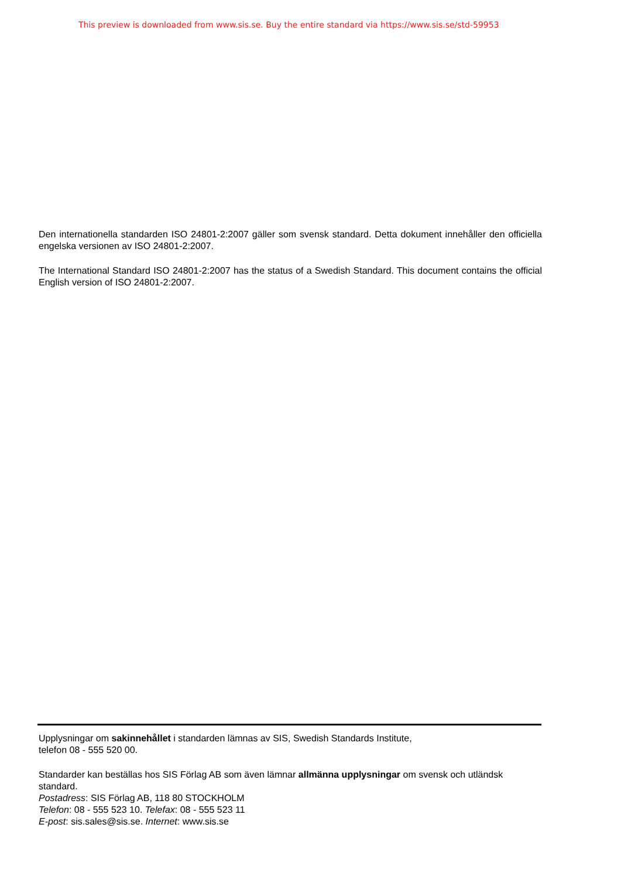This preview is downloaded from www.sis.se. Buy the entire standard via https://www.sis.se/std-59953
Den internationella standarden ISO 24801-2:2007 gäller som svensk standard. Detta dokument innehåller den officiella engelska versionen av ISO 24801-2:2007.
The International Standard ISO 24801-2:2007 has the status of a Swedish Standard. This document contains the official English version of ISO 24801-2:2007.
Upplysningar om sakinnehållet i standarden lämnas av SIS, Swedish Standards Institute,
telefon 08 - 555 520 00.
Standarder kan beställas hos SIS Förlag AB som även lämnar allmänna upplysningar om svensk och utländsk standard.
Postadress: SIS Förlag AB, 118 80 STOCKHOLM
Telefon: 08 - 555 523 10. Telefax: 08 - 555 523 11
E-post: sis.sales@sis.se. Internet: www.sis.se